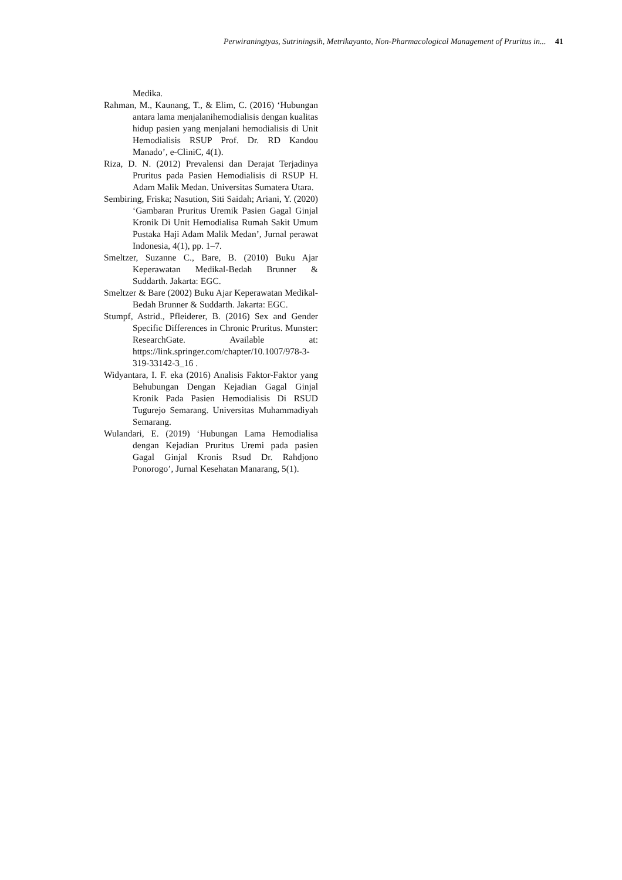Perwiraningtyas, Sutriningsih, Metrikayanto, Non-Pharmacological Management of Pruritus in... 41
Medika.
Rahman, M., Kaunang, T., & Elim, C. (2016) ‘Hubungan antara lama menjalanihemodialisis dengan kualitas hidup pasien yang menjalani hemodialisis di Unit Hemodialisis RSUP Prof. Dr. RD Kandou Manado’, e-CliniC, 4(1).
Riza, D. N. (2012) Prevalensi dan Derajat Terjadinya Pruritus pada Pasien Hemodialisis di RSUP H. Adam Malik Medan. Universitas Sumatera Utara.
Sembiring, Friska; Nasution, Siti Saidah; Ariani, Y. (2020) ‘Gambaran Pruritus Uremik Pasien Gagal Ginjal Kronik Di Unit Hemodialisa Rumah Sakit Umum Pustaka Haji Adam Malik Medan’, Jurnal perawat Indonesia, 4(1), pp. 1–7.
Smeltzer, Suzanne C., Bare, B. (2010) Buku Ajar Keperawatan Medikal-Bedah Brunner & Suddarth. Jakarta: EGC.
Smeltzer & Bare (2002) Buku Ajar Keperawatan Medikal-Bedah Brunner & Suddarth. Jakarta: EGC.
Stumpf, Astrid., Pfleiderer, B. (2016) Sex and Gender Specific Differences in Chronic Pruritus. Munster: ResearchGate. Available at: https://link.springer.com/chapter/10.1007/978-3-319-33142-3_16 .
Widyantara, I. F. eka (2016) Analisis Faktor-Faktor yang Behubungan Dengan Kejadian Gagal Ginjal Kronik Pada Pasien Hemodialisis Di RSUD Tugurejo Semarang. Universitas Muhammadiyah Semarang.
Wulandari, E. (2019) ‘Hubungan Lama Hemodialisa dengan Kejadian Pruritus Uremi pada pasien Gagal Ginjal Kronis Rsud Dr. Rahdjono Ponorogo’, Jurnal Kesehatan Manarang, 5(1).